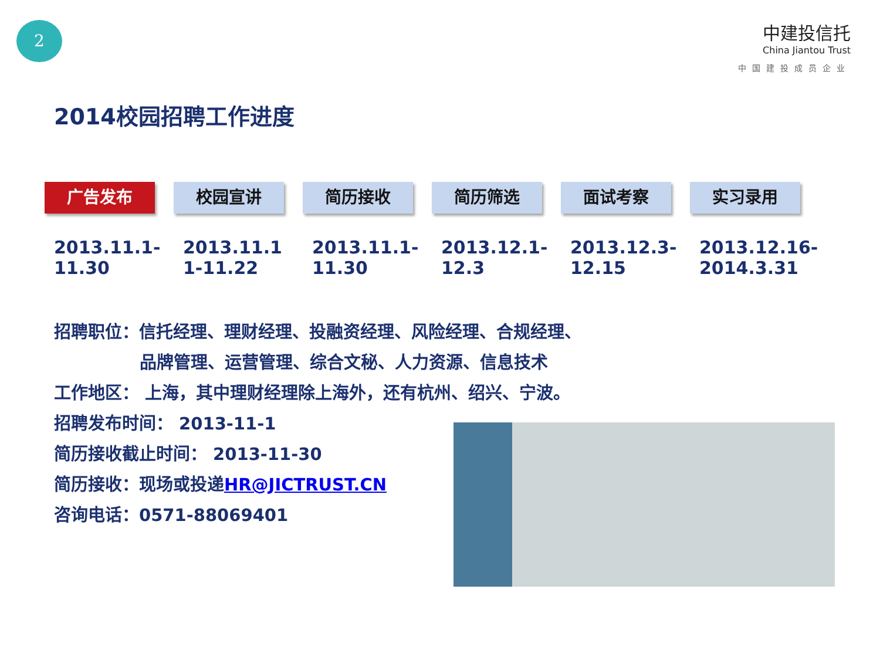2
中建投信托
China Jiantou Trust
中国建投成员企业
2014校园招聘工作进度
广告发布 校园宣讲 简历接收 简历筛选 面试考察 实习录用
2013.11.1-
11.30
2013.11.1
1-11.22
2013.11.1-
11.30
2013.12.1-
12.3
2013.12.3-
12.15
2013.12.16-
2014.3.31
招聘职位：信托经理、理财经理、投融资经理、风险经理、合规经理、
品牌管理、运营管理、综合文秘、人力资源、信息技术
工作地区： 上海，其中理财经理除上海外，还有杭州、绍兴、宁波。
招聘发布时间： 2013-11-1
简历接收截止时间： 2013-11-30
简历接收：现场或投递HR@JICTRUST.CN
咨询电话：0571-88069401